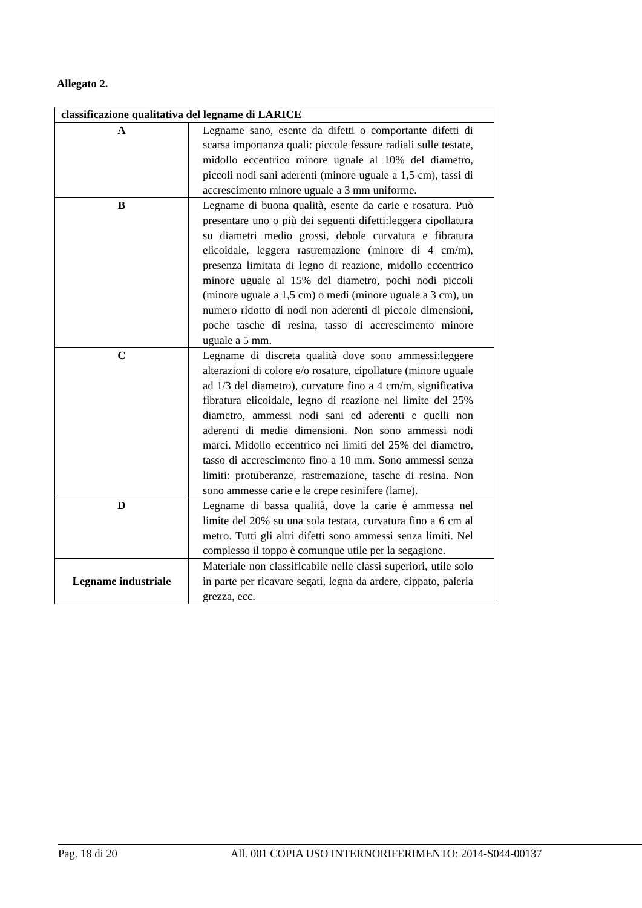Allegato 2.
| classificazione qualitativa del legname di LARICE | |
| --- | --- |
| A | Legname sano, esente da difetti o comportante difetti di scarsa importanza quali: piccole fessure radiali sulle testate, midollo eccentrico minore uguale al 10% del diametro, piccoli nodi sani aderenti (minore uguale a 1,5 cm), tassi di accrescimento minore uguale a 3 mm uniforme. |
| B | Legname di buona qualità, esente da carie e rosatura. Può presentare uno o più dei seguenti difetti:leggera cipollatura su diametri medio grossi, debole curvatura e fibratura elicoidale, leggera rastremazione (minore di 4 cm/m), presenza limitata di legno di reazione, midollo eccentrico minore uguale al 15% del diametro, pochi nodi piccoli (minore uguale a 1,5 cm) o medi (minore uguale a 3 cm), un numero ridotto di nodi non aderenti di piccole dimensioni, poche tasche di resina, tasso di accrescimento minore uguale a 5 mm. |
| C | Legname di discreta qualità dove sono ammessi:leggere alterazioni di colore e/o rosature, cipollature (minore uguale ad 1/3 del diametro), curvature fino a 4 cm/m, significativa fibratura elicoidale, legno di reazione nel limite del 25% diametro, ammessi nodi sani ed aderenti e quelli non aderenti di medie dimensioni. Non sono ammessi nodi marci. Midollo eccentrico nei limiti del 25% del diametro, tasso di accrescimento fino a 10 mm. Sono ammessi senza limiti: protuberanze, rastremazione, tasche di resina. Non sono ammesse carie e le crepe resinifere (lame). |
| D | Legname di bassa qualità, dove la carie è ammessa nel limite del 20% su una sola testata, curvatura fino a 6 cm al metro. Tutti gli altri difetti sono ammessi senza limiti. Nel complesso il toppo è comunque utile per la segagione. |
| Legname industriale | Materiale non classificabile nelle classi superiori, utile solo in parte per ricavare segati, legna da ardere, cippato, paleria grezza, ecc. |
Pag. 18 di 20 All. 001 COPIA USO INTERNORIFERIMENTO: 2014-S044-00137